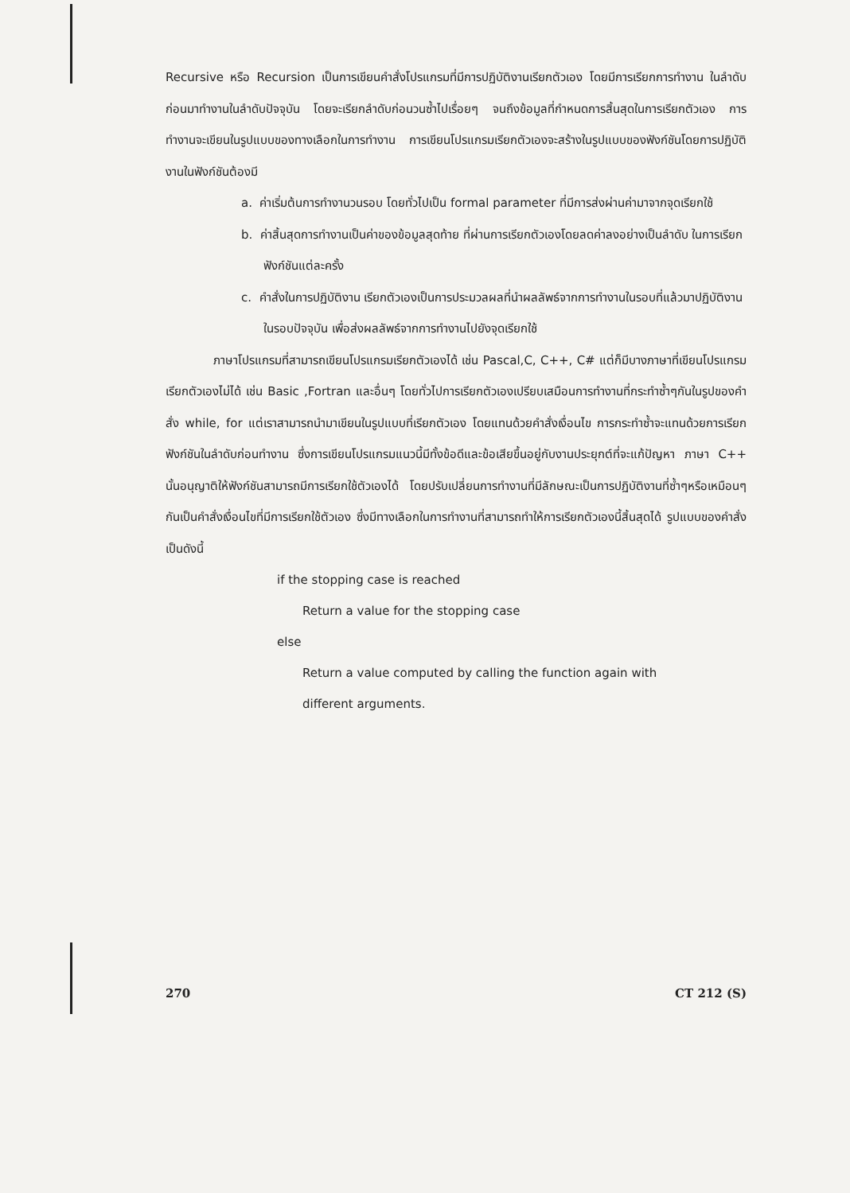Recursive หรือ Recursion เป็นการเขียนคำสั่งโปรแกรมที่มีการปฏิบัติงานเรียกตัวเอง โดยมีการเรียกการทำงาน ในลำดับก่อนมาทำงานในลำดับปัจจุบัน โดยจะเรียกลำดับก่อนวนซ้ำไปเรื่อยๆ จนถึงข้อมูลที่กำหนดการสิ้นสุดในการเรียกตัวเอง การทำงานจะเขียนในรูปแบบของทางเลือกในการทำงาน การเขียนโปรแกรมเรียกตัวเองจะสร้างในรูปแบบของฟังก์ชันโดยการปฏิบัติงานในฟังก์ชันต้องมี
a. ค่าเริ่มต้นการทำงานวนรอบ โดยทั่วไปเป็น formal parameter ที่มีการส่งผ่านค่ามาจากจุดเรียกใช้
b. ค่าสิ้นสุดการทำงานเป็นค่าของข้อมูลสุดท้าย ที่ผ่านการเรียกตัวเองโดยลดค่าลงอย่างเป็นลำดับ ในการเรียกฟังก์ชันแต่ละครั้ง
c. คำสั่งในการปฏิบัติงาน เรียกตัวเองเป็นการประมวลผลที่นำผลลัพธ์จากการทำงานในรอบที่แล้วมาปฏิบัติงานในรอบปัจจุบัน เพื่อส่งผลลัพธ์จากการทำงานไปยังจุดเรียกใช้
ภาษาโปรแกรมที่สามารถเขียนโปรแกรมเรียกตัวเองได้ เช่น Pascal,C, C++, C# แต่ก็มีบางภาษาที่เขียนโปรแกรมเรียกตัวเองไม่ได้ เช่น Basic ,Fortran และอื่นๆ โดยทั่วไปการเรียกตัวเองเปรียบเสมือนการทำงานที่กระทำซ้ำๆกันในรูปของคำสั่ง while, for แต่เราสามารถนำมาเขียนในรูปแบบที่เรียกตัวเอง โดยแทนด้วยคำสั่งเงื่อนไข การกระทำซ้ำจะแทนด้วยการเรียกฟังก์ชันในลำดับก่อนทำงาน ซึ่งการเขียนโปรแกรมแนวนี้มีทั้งข้อดีและข้อเสียขึ้นอยู่กับงานประยุกต์ที่จะแก้ปัญหา ภาษา C++ นั้นอนุญาติให้ฟังก์ชันสามารถมีการเรียกใช้ตัวเองได้ โดยปรับเปลี่ยนการทำงานที่มีลักษณะเป็นการปฏิบัติงานที่ซ้ำๆหรือเหมือนๆกันเป็นคำสั่งเงื่อนไขที่มีการเรียกใช้ตัวเอง ซึ่งมีทางเลือกในการทำงานที่สามารถทำให้การเรียกตัวเองนี้สิ้นสุดได้ รูปแบบของคำสั่งเป็นดังนี้
if the stopping case is reached
Return a value for the stopping case
else
Return a value computed by calling the function again with
different arguments.
270 CT 212 (S)